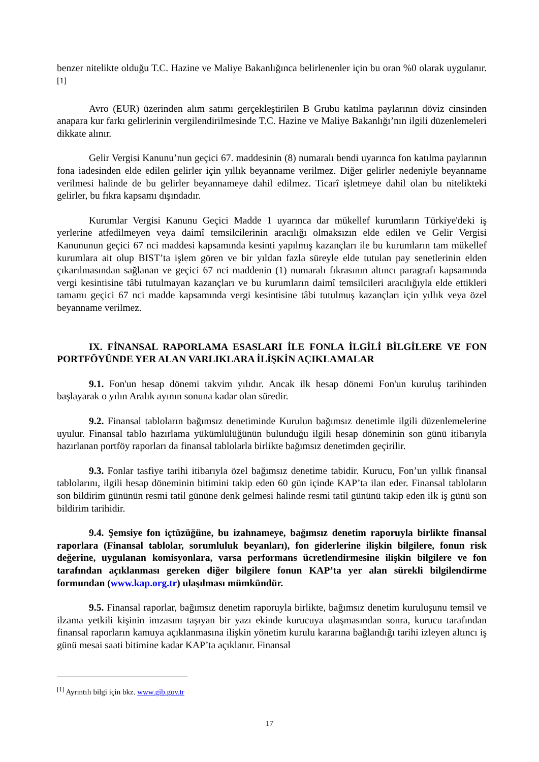benzer nitelikte olduğu T.C. Hazine ve Maliye Bakanlığınca belirlenenler için bu oran %0 olarak uygulanır.<sup>[1]</sup>
Avro (EUR) üzerinden alım satımı gerçekleştirilen B Grubu katılma paylarının döviz cinsinden anapara kur farkı gelirlerinin vergilendirilmesinde T.C. Hazine ve Maliye Bakanlığı’nın ilgili düzenlemeleri dikkate alınır.
Gelir Vergisi Kanunu’nun geçici 67. maddesinin (8) numaralı bendi uyarınca fon katılma paylarının fona iadesinden elde edilen gelirler için yıllık beyanname verilmez. Diğer gelirler nedeniyle beyanname verilmesi halinde de bu gelirler beyannameye dahil edilmez. Ticarî işletmeye dahil olan bu nitelikteki gelirler, bu fıkra kapsamı dışındadır.
Kurumlar Vergisi Kanunu Geçici Madde 1 uyarınca dar mükellef kurumların Türkiye'deki iş yerlerine atfedilmeyen veya daimî temsilcilerinin aracılığı olmaksızın elde edilen ve Gelir Vergisi Kanununun geçici 67 nci maddesi kapsamında kesinti yapılmış kazançları ile bu kurumların tam mükellef kurumlara ait olup BIST’ta işlem gören ve bir yıldan fazla süreyle elde tutulan pay senetlerinin elden çıkarılmasından sağlanan ve geçici 67 nci maddenin (1) numaralı fıkrasının altıncı paragrafı kapsamında vergi kesintisine tâbi tutulmayan kazançları ve bu kurumların daimî temsilcileri aracılığıyla elde ettikleri tamamı geçici 67 nci madde kapsamında vergi kesintisine tâbi tutulmuş kazançları için yıllık veya özel beyanname verilmez.
IX. FİNANSAL RAPORLAMA ESASLARI İLE FONLA İLGİLİ BİLGİLERE VE FON PORTFÖYÜNDE YER ALAN VARLIKLARA İLİŞKİN AÇIKLAMALAR
9.1. Fon'un hesap dönemi takvim yılıdır. Ancak ilk hesap dönemi Fon'un kuruluş tarihinden başlayarak o yılın Aralık ayının sonuna kadar olan süredir.
9.2. Finansal tabloların bağımsız denetiminde Kurulun bağımsız denetimle ilgili düzenlemelerine uyulur. Finansal tablo hazırlama yükümlülüğünün bulunduğu ilgili hesap döneminin son günü itibarıyla hazırlanan portföy raporları da finansal tablolarla birlikte bağımsız denetimden geçirilir.
9.3. Fonlar tasfiye tarihi itibarıyla özel bağımsız denetime tabidir. Kurucu, Fon’un yıllık finansal tablolarını, ilgili hesap döneminin bitimini takip eden 60 gün içinde KAP’ta ilan eder. Finansal tabloların son bildirim gününün resmi tatil gününe denk gelmesi halinde resmi tatil gününü takip eden ilk iş günü son bildirim tarihidir.
9.4. Şemsiye fon içtüzüğüne, bu izahnameye, bağımsız denetim raporuyla birlikte finansal raporlara (Finansal tablolar, sorumluluk beyanları), fon giderlerine ilişkin bilgilere, fonun risk değerine, uygulanan komisyonlara, varsa performans ücretlendirmesine ilişkin bilgilere ve fon tarafından açıklanması gereken diğer bilgilere fonun KAP’ta yer alan sürekli bilgilendirme formundan (www.kap.org.tr) ulaşılması mümkündür.
9.5. Finansal raporlar, bağımsız denetim raporuyla birlikte, bağımsız denetim kuruluşunu temsil ve ilzama yetkili kişinin imzasını taşıyan bir yazı ekinde kurucuya ulaşmasından sonra, kurucu tarafından finansal raporların kamuya açıklanmasına ilişkin yönetim kurulu kararına bağlandığı tarihi izleyen altıncı iş günü mesai saati bitimine kadar KAP’ta açıklanır. Finansal
<sup>[1]</sup> Ayrıntılı bilgi için bkz. www.gib.gov.tr
17